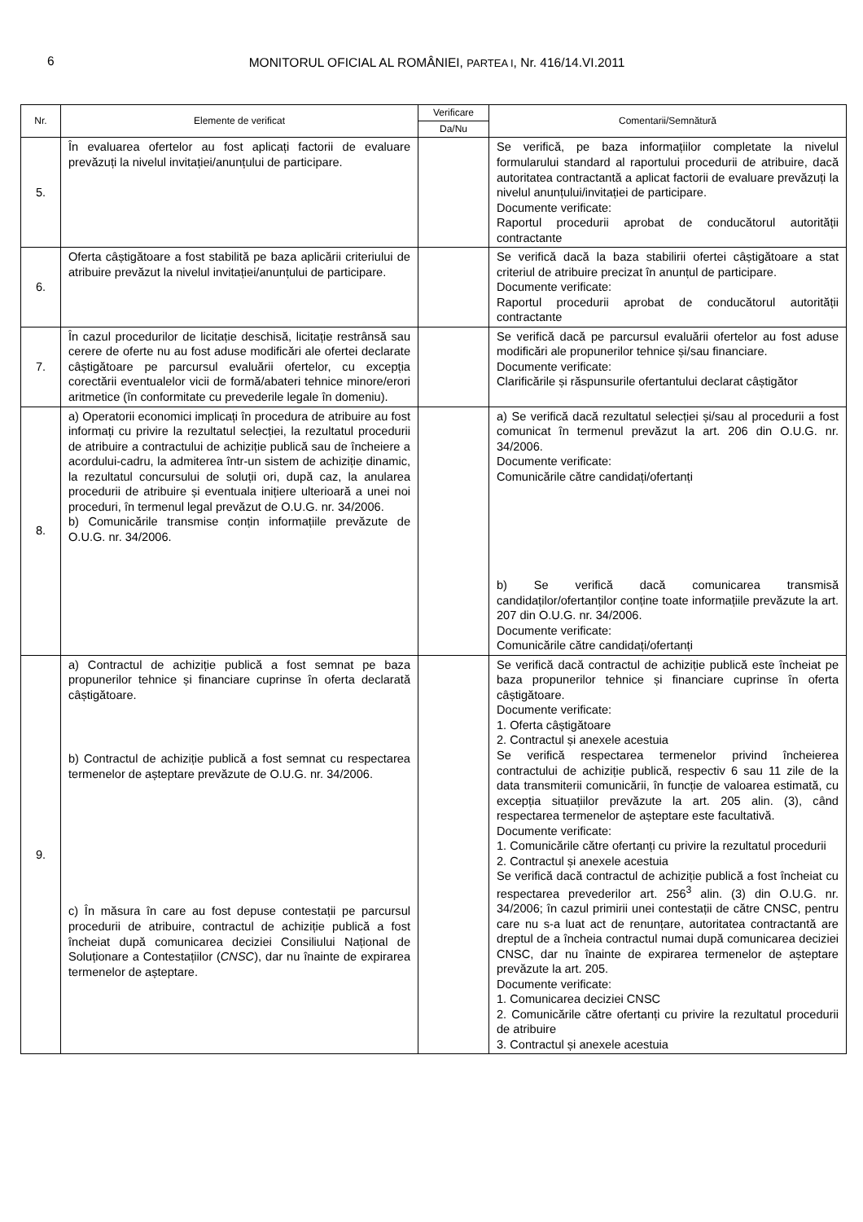6 MONITORUL OFICIAL AL ROMÂNIEI, PARTEA I, Nr. 416/14.VI.2011
| Nr. | Elemente de verificat | Verificare | Comentarii/Semnătură |
| --- | --- | --- | --- |
| | | Da/Nu | |
| 5. | În evaluarea ofertelor au fost aplicați factorii de evaluare prevăzuți la nivelul invitației/anunțului de participare. | | Se verifică, pe baza informațiilor completate la nivelul formularului standard al raportului procedurii de atribuire, dacă autoritatea contractantă a aplicat factorii de evaluare prevăzuți la nivelul anunțului/invitației de participare. Documente verificate: Raportul procedurii aprobat de conducătorul autorității contractante |
| 6. | Oferta câștigătoare a fost stabilită pe baza aplicării criteriului de atribuire prevăzut la nivelul invitației/anunțului de participare. | | Se verifică dacă la baza stabilirii ofertei câștigătoare a stat criteriul de atribuire precizat în anunțul de participare. Documente verificate: Raportul procedurii aprobat de conducătorul autorității contractante |
| 7. | În cazul procedurilor de licitație deschisă, licitație restrânsă sau cerere de oferte nu au fost aduse modificări ale ofertei declarate câștigătoare pe parcursul evaluării ofertelor, cu excepția corectării eventualelor vicii de formă/abateri tehnice minore/erori aritmetice (în conformitate cu prevederile legale în domeniu). | | Se verifică dacă pe parcursul evaluării ofertelor au fost aduse modificări ale propunerilor tehnice și/sau financiare. Documente verificate: Clarificările și răspunsurile ofertantului declarat câștigător |
| 8. | a) Operatorii economici implicați în procedura de atribuire au fost informați cu privire la rezultatul selecției, la rezultatul procedurii de atribuire a contractului de achiziție publică sau de încheiere a acordului-cadru, la admiterea într-un sistem de achiziție dinamic, la rezultatul concursului de soluții ori, după caz, la anularea procedurii de atribuire și eventuala inițiere ulterioară a unei noi proceduri, în termenul legal prevăzut de O.U.G. nr. 34/2006. b) Comunicările transmise conțin informațiile prevăzute de O.U.G. nr. 34/2006. | | a) Se verifică dacă rezultatul selecției și/sau al procedurii a fost comunicat în termenul prevăzut la art. 206 din O.U.G. nr. 34/2006. Documente verificate: Comunicările către candidați/ofertanți b) Se verifică dacă comunicarea transmisă candidaților/ofertanților conține toate informațiile prevăzute la art. 207 din O.U.G. nr. 34/2006. Documente verificate: Comunicările către candidați/ofertanți |
| 9. | a) Contractul de achiziție publică a fost semnat pe baza propunerilor tehnice și financiare cuprinse în oferta declarată câștigătoare. b) Contractul de achiziție publică a fost semnat cu respectarea termenelor de așteptare prevăzute de O.U.G. nr. 34/2006. c) În măsura în care au fost depuse contestații pe parcursul procedurii de atribuire, contractul de achiziție publică a fost încheiat după comunicarea deciziei Consiliului Național de Soluționare a Contestațiilor ( CNSC ), dar nu înainte de expirarea termenelor de așteptare. | | Se verifică dacă contractul de achiziție publică este încheiat pe baza propunerilor tehnice și financiare cuprinse în oferta câștigătoare. Documente verificate: 1. Oferta câștigătoare 2. Contractul și anexele acestuia Se verifică respectarea termenelor privind încheierea contractului de achiziție publică, respectiv 6 sau 11 zile de la data transmiterii comunicării, în funcție de valoarea estimată, cu excepția situațiilor prevăzute la art. 205 alin. (3), când respectarea termenelor de așteptare este facultativă. Documente verificate: 1. Comunicările către ofertanți cu privire la rezultatul procedurii 2. Contractul și anexele acestuia Se verifică dacă contractul de achiziție publică a fost încheiat cu respectarea prevederilor art. 256<sup>3</sup> alin. (3) din O.U.G. nr. 34/2006; în cazul primirii unei contestații de către CNSC, pentru care nu s-a luat act de renunțare, autoritatea contractantă are dreptul de a încheia contractul numai după comunicarea deciziei CNSC, dar nu înainte de expirarea termenelor de așteptare prevăzute la art. 205. Documente verificate: 1. Comunicarea deciziei CNSC 2. Comunicările către ofertanți cu privire la rezultatul procedurii de atribuire 3. Contractul și anexele acestuia |